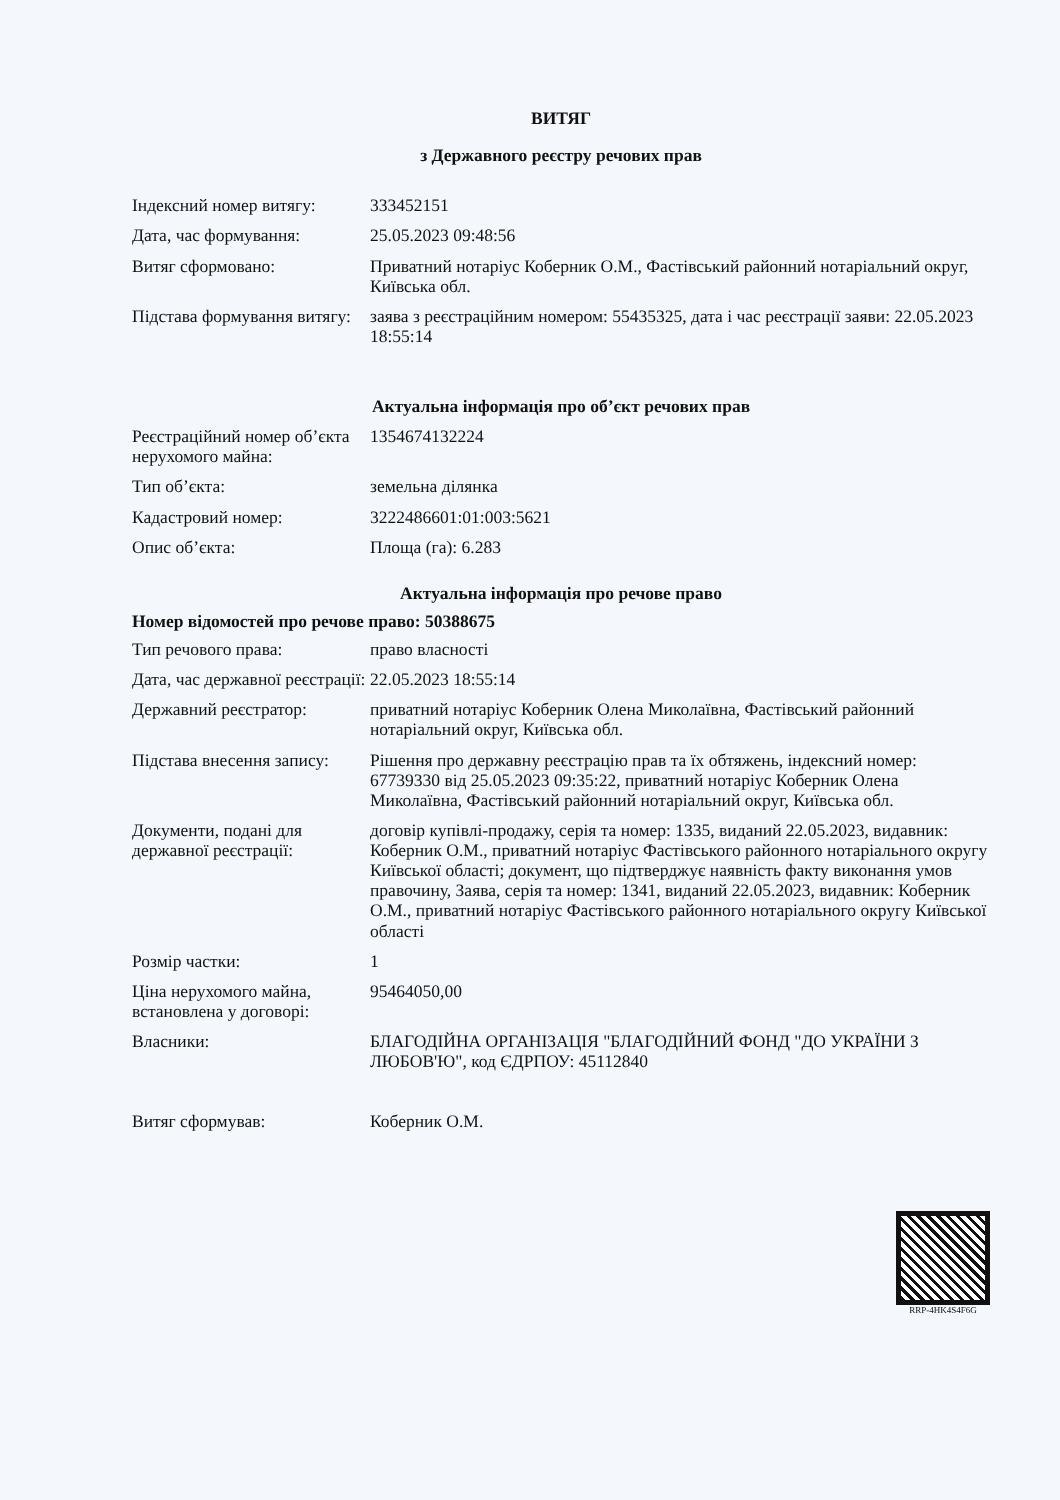ВИТЯГ
з Державного реєстру речових прав
| Індексний номер витягу: | 333452151 |
| Дата, час формування: | 25.05.2023 09:48:56 |
| Витяг сформовано: | Приватний нотаріус Коберник О.М., Фастівський районний нотаріальний округ, Київська обл. |
| Підстава формування витягу: | заява з реєстраційним номером: 55435325, дата і час реєстрації заяви: 22.05.2023 18:55:14 |
Актуальна інформація про об’єкт речових прав
| Реєстраційний номер об’єкта нерухомого майна: | 1354674132224 |
| Тип об’єкта: | земельна ділянка |
| Кадастровий номер: | 3222486601:01:003:5621 |
| Опис об’єкта: | Площа (га): 6.283 |
Актуальна інформація про речове право
Номер відомостей про речове право: 50388675
| Тип речового права: | право власності |
| Дата, час державної реєстрації: | 22.05.2023 18:55:14 |
| Державний реєстратор: | приватний нотаріус Коберник Олена Миколаївна, Фастівський районний нотаріальний округ, Київська обл. |
| Підстава внесення запису: | Рішення про державну реєстрацію прав та їх обтяжень, індексний номер: 67739330 від 25.05.2023 09:35:22, приватний нотаріус Коберник Олена Миколаївна, Фастівський районний нотаріальний округ, Київська обл. |
| Документи, подані для державної реєстрації: | договір купівлі-продажу, серія та номер: 1335, виданий 22.05.2023, видавник: Коберник О.М., приватний нотаріус Фастівського районного нотаріального округу Київської області; документ, що підтверджує наявність факту виконання умов правочину, Заява, серія та номер: 1341, виданий 22.05.2023, видавник: Коберник О.М., приватний нотаріус Фастівського районного нотаріального округу Київської області |
| Розмір частки: | 1 |
| Ціна нерухомого майна, встановлена у договорі: | 95464050,00 |
| Власники: | БЛАГОДІЙНА ОРГАНІЗАЦІЯ "БЛАГОДІЙНИЙ ФОНД "ДО УКРАЇНИ З ЛЮБОВ'Ю", код ЄДРПОУ: 45112840 |
| Витяг сформував: | Коберник О.М. |
RRP-4HK4S4F6G